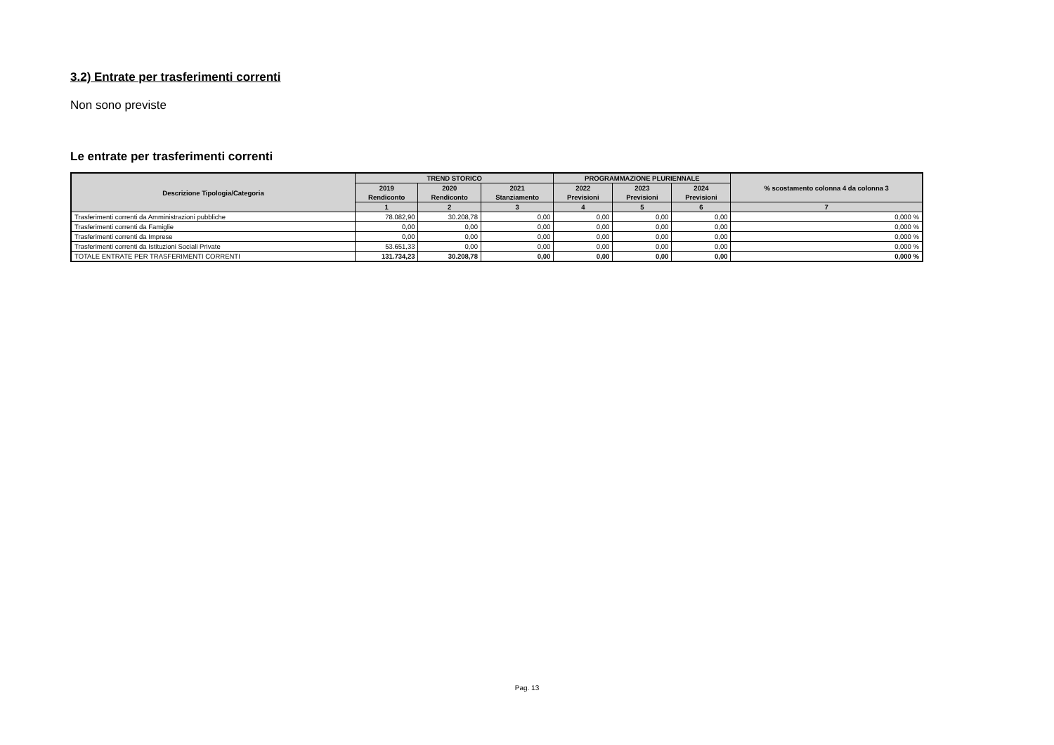3.2) Entrate per trasferimenti correnti
Non sono previste
Le entrate per trasferimenti correnti
| Descrizione Tipologia/Categoria | TREND STORICO | | | PROGRAMMAZIONE PLURIENNALE | | | % scostamento colonna 4 da colonna 3 |
| --- | --- | --- | --- | --- | --- | --- | --- |
| | 2019 Rendiconto | 2020 Rendiconto | 2021 Stanziamento | 2022 Previsioni | 2023 Previsioni | 2024 Previsioni | |
| | 1 | 2 | 3 | 4 | 5 | 6 | 7 |
| Trasferimenti correnti da Amministrazioni pubbliche | 78.082,90 | 30.208,78 | 0,00 | 0,00 | 0,00 | 0,00 | 0,000 % |
| Trasferimenti correnti da Famiglie | 0,00 | 0,00 | 0,00 | 0,00 | 0,00 | 0,00 | 0,000 % |
| Trasferimenti correnti da Imprese | 0,00 | 0,00 | 0,00 | 0,00 | 0,00 | 0,00 | 0,000 % |
| Trasferimenti correnti da Istituzioni Sociali Private | 53.651,33 | 0,00 | 0,00 | 0,00 | 0,00 | 0,00 | 0,000 % |
| TOTALE ENTRATE PER TRASFERIMENTI CORRENTI | 131.734,23 | 30.208,78 | 0,00 | 0,00 | 0,00 | 0,00 | 0,000 % |
Pag. 13